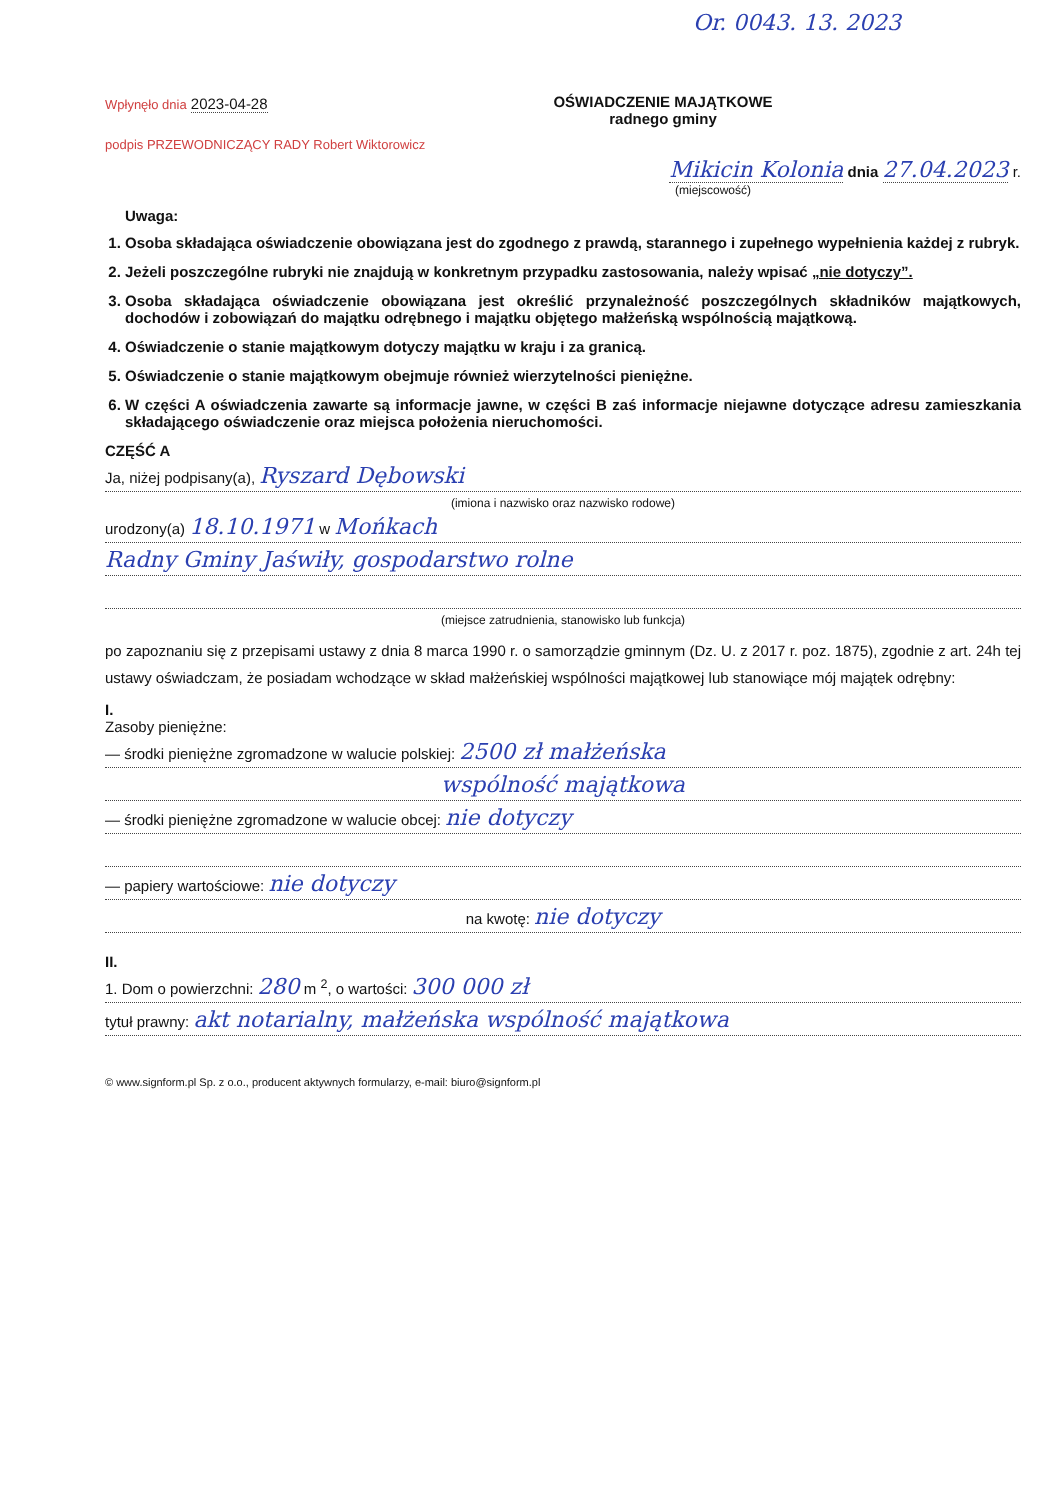Or. 0043. 13. 2023
Wpłynęło dnia 2023-04-28
OŚWIADCZENIE MAJĄTKOWE
radnego gminy
podpis PRZEWODNICZĄCY RADY Robert Wiktorowicz
Mikicin Kolonia dnia 27.04.2023 r.
(miejscowość)
Uwaga:
1. Osoba składająca oświadczenie obowiązana jest do zgodnego z prawdą, starannego i zupełnego wypełnienia każdej z rubryk.
2. Jeżeli poszczególne rubryki nie znajdują w konkretnym przypadku zastosowania, należy wpisać „nie dotyczy”.
3. Osoba składająca oświadczenie obowiązana jest określić przynależność poszczególnych składników majątkowych, dochodów i zobowiązań do majątku odrębnego i majątku objętego małżeńską wspólnością majątkową.
4. Oświadczenie o stanie majątkowym dotyczy majątku w kraju i za granicą.
5. Oświadczenie o stanie majątkowym obejmuje również wierzytelności pieniężne.
6. W części A oświadczenia zawarte są informacje jawne, w części B zaś informacje niejawne dotyczące adresu zamieszkania składającego oświadczenie oraz miejsca położenia nieruchomości.
CZĘŚĆ A
Ja, niżej podpisany(a), Ryszard Dębowski
(imiona i nazwisko oraz nazwisko rodowe)
urodzony(a) 18.10.1971 w Mońkach
Radny Gminy Jaświły, gospodarstwo rolne
(miejsce zatrudnienia, stanowisko lub funkcja)
po zapoznaniu się z przepisami ustawy z dnia 8 marca 1990 r. o samorządzie gminnym (Dz. U. z 2017 r. poz. 1875), zgodnie z art. 24h tej ustawy oświadczam, że posiadam wchodzące w skład małżeńskiej wspólności majątkowej lub stanowiące mój majątek odrębny:
I.
Zasoby pieniężne:
— środki pieniężne zgromadzone w walucie polskiej: 2500 zł małżeńska
wspólność majątkowa
— środki pieniężne zgromadzone w walucie obcej: nie dotyczy
— papiery wartościowe: nie dotyczy
na kwotę: nie dotyczy
II.
1. Dom o powierzchni: 280 m <sup>2</sup>, o wartości: 300 000 zł
tytuł prawny: akt notarialny, małżeńska wspólność majątkowa
© www.signform.pl Sp. z o.o., producent aktywnych formularzy, e-mail: biuro@signform.pl